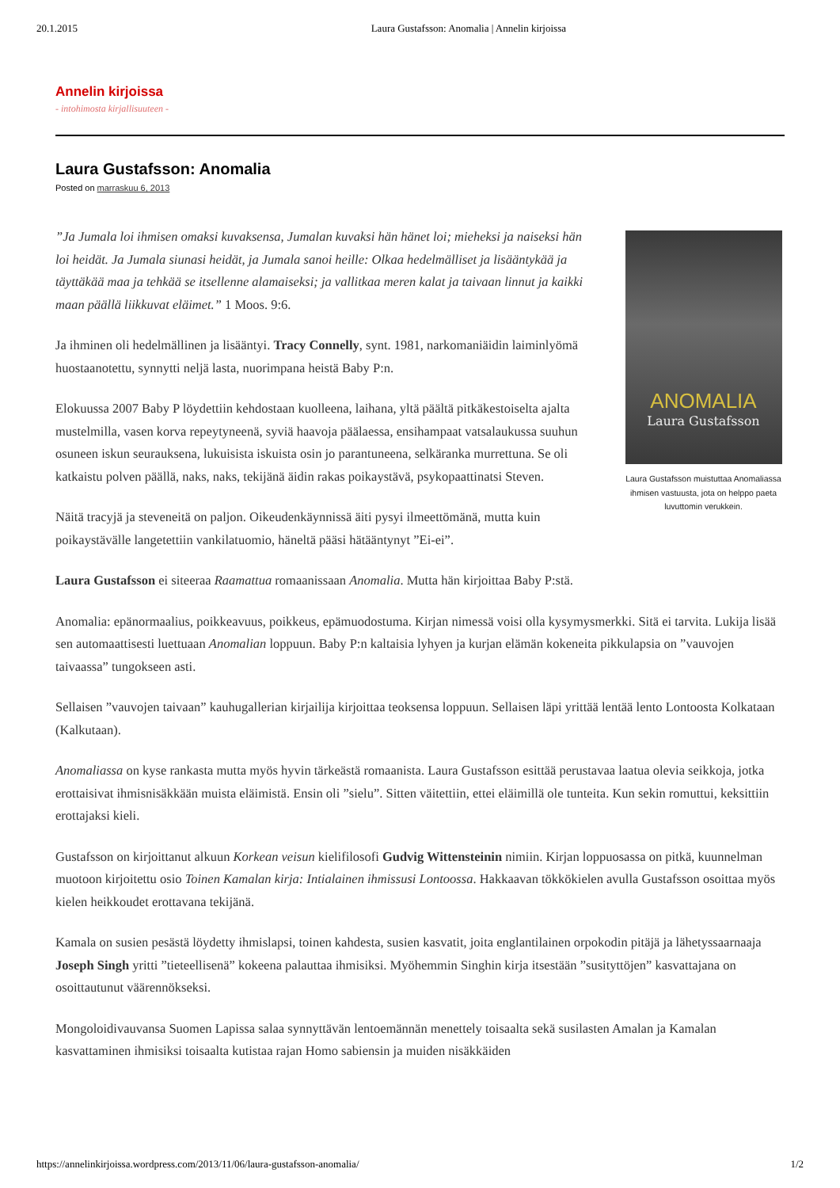20.1.2015 Laura Gustafsson: Anomalia | Annelin kirjoissa
Annelin kirjoissa
- intohimosta kirjallisuuteen -
Laura Gustafsson: Anomalia
Posted on marraskuu 6, 2013
ANOMALIA
Laura Gustafsson
Laura Gustafsson muistuttaa Anomaliassa ihmisen vastuusta, jota on helppo paeta luvuttomin verukkein.
”Ja Jumala loi ihmisen omaksi kuvaksensa, Jumalan kuvaksi hän hänet loi; mieheksi ja naiseksi hän loi heidät. Ja Jumala siunasi heidät, ja Jumala sanoi heille: Olkaa hedelmälliset ja lisääntykää ja täyttäkää maa ja tehkää se itsellenne alamaiseksi; ja vallitkaa meren kalat ja taivaan linnut ja kaikki maan päällä liikkuvat eläimet.” 1 Moos. 9:6.
Ja ihminen oli hedelmällinen ja lisääntyi. Tracy Connelly, synt. 1981, narkomaniäidin laiminlyömä huostaanotettu, synnytti neljä lasta, nuorimpana heistä Baby P:n.
Elokuussa 2007 Baby P löydettiin kehdostaan kuolleena, laihana, yltä päältä pitkäkestoiselta ajalta mustelmilla, vasen korva repeytyneenä, syviä haavoja päälaessa, ensihampaat vatsalaukussa suuhun osuneen iskun seurauksena, lukuisista iskuista osin jo parantuneena, selkäranka murrettuna. Se oli katkaistu polven päällä, naks, naks, tekijänä äidin rakas poikaystävä, psykopaattinatsi Steven.
Näitä tracyjä ja steveneitä on paljon. Oikeudenkäynnissä äiti pysyi ilmeettömänä, mutta kuin poikaystävälle langetettiin vankilatuomio, häneltä pääsi hätääntynyt ”Ei-ei”.
Laura Gustafsson ei siteeraa Raamattua romaanissaan Anomalia. Mutta hän kirjoittaa Baby P:stä.
Anomalia: epänormaalius, poikkeavuus, poikkeus, epämuodostuma. Kirjan nimessä voisi olla kysymysmerkki. Sitä ei tarvita. Lukija lisää sen automaattisesti luettuaan Anomalian loppuun. Baby P:n kaltaisia lyhyen ja kurjan elämän kokeneita pikkulapsia on ”vauvojen taivaassa” tungokseen asti.
Sellaisen ”vauvojen taivaan” kauhugallerian kirjailija kirjoittaa teoksensa loppuun. Sellaisen läpi yrittää lentää lento Lontoosta Kolkataan (Kalkutaan).
Anomaliassa on kyse rankasta mutta myös hyvin tärkeästä romaanista. Laura Gustafsson esittää perustavaa laatua olevia seikkoja, jotka erottaisivat ihmisnisäkkään muista eläimistä. Ensin oli ”sielu”. Sitten väitettiin, ettei eläimillä ole tunteita. Kun sekin romuttui, keksittiin erottajaksi kieli.
Gustafsson on kirjoittanut alkuun Korkean veisun kielifilosofi Gudvig Wittensteinin nimiin. Kirjan loppuosassa on pitkä, kuunnelman muotoon kirjoitettu osio Toinen Kamalan kirja: Intialainen ihmissusi Lontoossa. Hakkaavan tökkökielen avulla Gustafsson osoittaa myös kielen heikkoudet erottavana tekijänä.
Kamala on susien pesästä löydetty ihmislapsi, toinen kahdesta, susien kasvatit, joita englantilainen orpokodin pitäjä ja lähetyssaarnaaja Joseph Singh yritti ”tieteellisenä” kokeena palauttaa ihmisiksi. Myöhemmin Singhin kirja itsestään ”susityttöjen” kasvattajana on osoittautunut väärennökseksi.
Mongoloidivauvansa Suomen Lapissa salaa synnyttävän lentoemännän menettely toisaalta sekä susilasten Amalan ja Kamalan kasvattaminen ihmisiksi toisaalta kutistaa rajan Homo sabiensin ja muiden nisäkkäiden
https://annelinkirjoissa.wordpress.com/2013/11/06/laura-gustafsson-anomalia/ 1/2